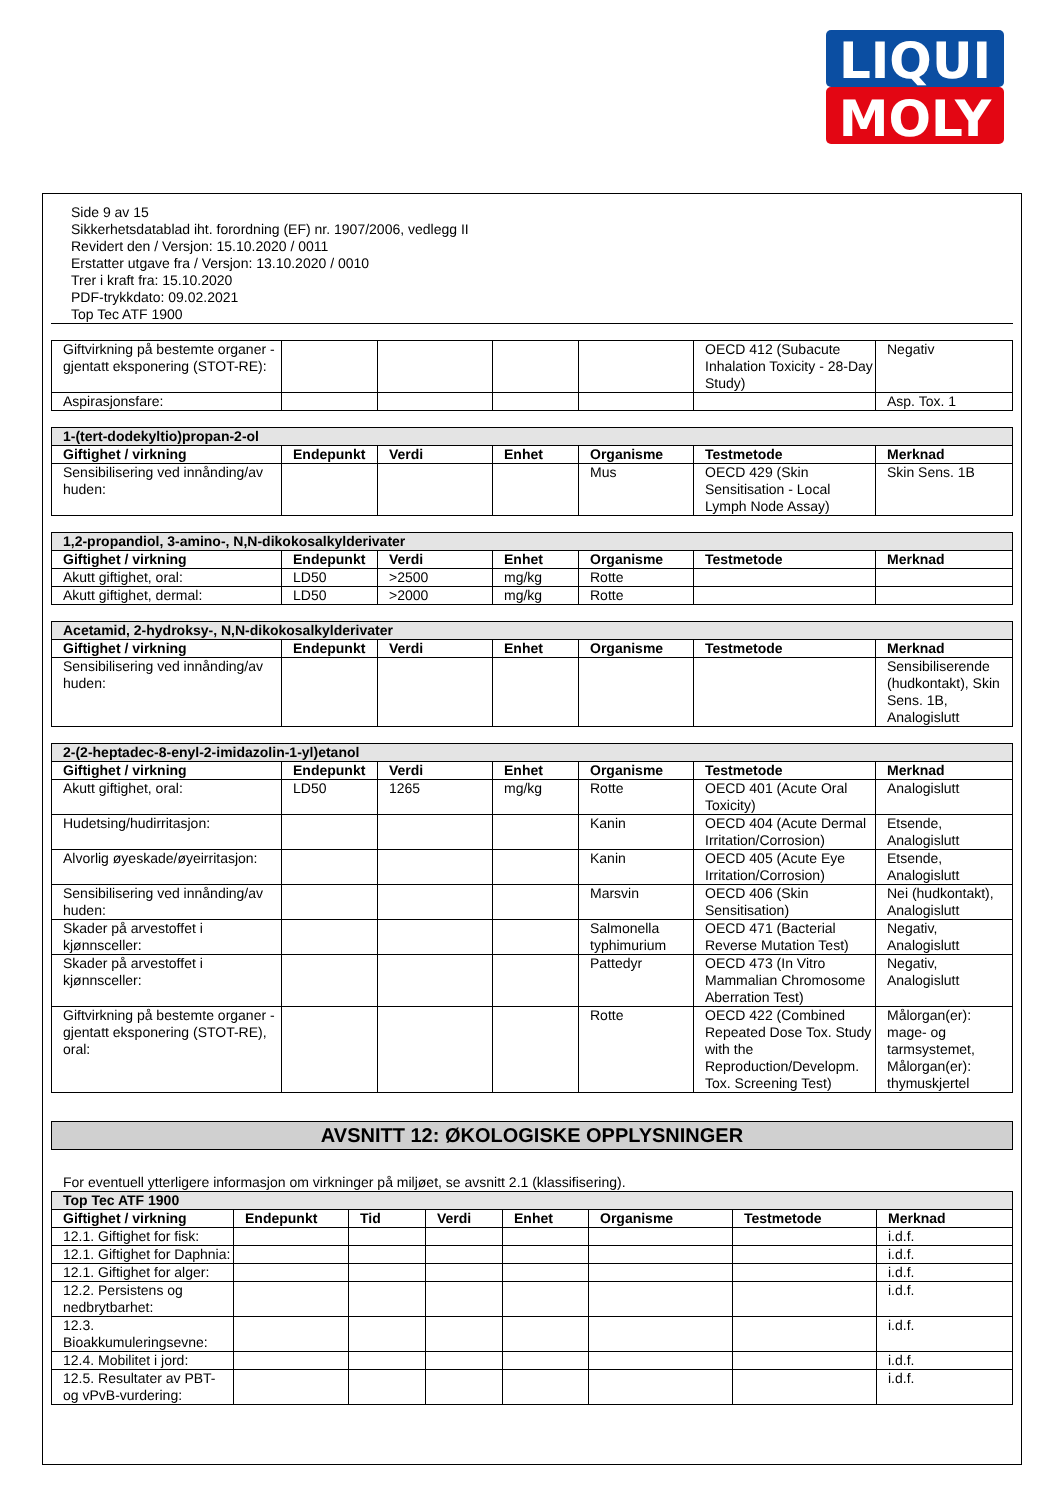LIQUI
MOLY
Side 9 av 15
Sikkerhetsdatablad iht. forordning (EF) nr. 1907/2006, vedlegg II
Revidert den / Versjon: 15.10.2020 / 0011
Erstatter utgave fra / Versjon: 13.10.2020 / 0010
Trer i kraft fra: 15.10.2020
PDF-trykkdato: 09.02.2021
Top Tec ATF 1900
| Giftvirkning på bestemte organer - gjentatt eksponering (STOT-RE): | | | | | OECD 412 (Subacute Inhalation Toxicity - 28-Day Study) | Negativ |
| Aspirasjonsfare: | | | | | | Asp. Tox. 1 |
| 1-(tert-dodekyltio)propan-2-ol | | | | | | |
| Giftighet / virkning | Endepunkt | Verdi | Enhet | Organisme | Testmetode | Merknad |
| Sensibilisering ved innånding/av huden: | | | | Mus | OECD 429 (Skin Sensitisation - Local Lymph Node Assay) | Skin Sens. 1B |
| 1,2-propandiol, 3-amino-, N,N-dikokosalkylderivater | | | | | | |
| Giftighet / virkning | Endepunkt | Verdi | Enhet | Organisme | Testmetode | Merknad |
| Akutt giftighet, oral: | LD50 | >2500 | mg/kg | Rotte | | |
| Akutt giftighet, dermal: | LD50 | >2000 | mg/kg | Rotte | | |
| Acetamid, 2-hydroksy-, N,N-dikokosalkylderivater | | | | | | |
| Giftighet / virkning | Endepunkt | Verdi | Enhet | Organisme | Testmetode | Merknad |
| Sensibilisering ved innånding/av huden: | | | | | | Sensibiliserende (hudkontakt), Skin Sens. 1B, Analogislutt |
| 2-(2-heptadec-8-enyl-2-imidazolin-1-yl)etanol | | | | | | |
| Giftighet / virkning | Endepunkt | Verdi | Enhet | Organisme | Testmetode | Merknad |
| Akutt giftighet, oral: | LD50 | 1265 | mg/kg | Rotte | OECD 401 (Acute Oral Toxicity) | Analogislutt |
| Hudetsing/hudirritasjon: | | | | Kanin | OECD 404 (Acute Dermal Irritation/Corrosion) | Etsende, Analogislutt |
| Alvorlig øyeskade/øyeirritasjon: | | | | Kanin | OECD 405 (Acute Eye Irritation/Corrosion) | Etsende, Analogislutt |
| Sensibilisering ved innånding/av huden: | | | | Marsvin | OECD 406 (Skin Sensitisation) | Nei (hudkontakt), Analogislutt |
| Skader på arvestoffet i kjønnsceller: | | | | Salmonella typhimurium | OECD 471 (Bacterial Reverse Mutation Test) | Negativ, Analogislutt |
| Skader på arvestoffet i kjønnsceller: | | | | Pattedyr | OECD 473 (In Vitro Mammalian Chromosome Aberration Test) | Negativ, Analogislutt |
| Giftvirkning på bestemte organer - gjentatt eksponering (STOT-RE), oral: | | | | Rotte | OECD 422 (Combined Repeated Dose Tox. Study with the Reproduction/Developm. Tox. Screening Test) | Målorgan(er): mage- og tarmsystemet, Målorgan(er): thymuskjertel |
AVSNITT 12: ØKOLOGISKE OPPLYSNINGER
For eventuell ytterligere informasjon om virkninger på miljøet, se avsnitt 2.1 (klassifisering).
| Top Tec ATF 1900 | | | | | | | |
| Giftighet / virkning | Endepunkt | Tid | Verdi | Enhet | Organisme | Testmetode | Merknad |
| 12.1. Giftighet for fisk: | | | | | | | i.d.f. |
| 12.1. Giftighet for Daphnia: | | | | | | | i.d.f. |
| 12.1. Giftighet for alger: | | | | | | | i.d.f. |
| 12.2. Persistens og nedbrytbarhet: | | | | | | | i.d.f. |
| 12.3. Bioakkumuleringsevne: | | | | | | | i.d.f. |
| 12.4. Mobilitet i jord: | | | | | | | i.d.f. |
| 12.5. Resultater av PBT- og vPvB-vurdering: | | | | | | | i.d.f. |